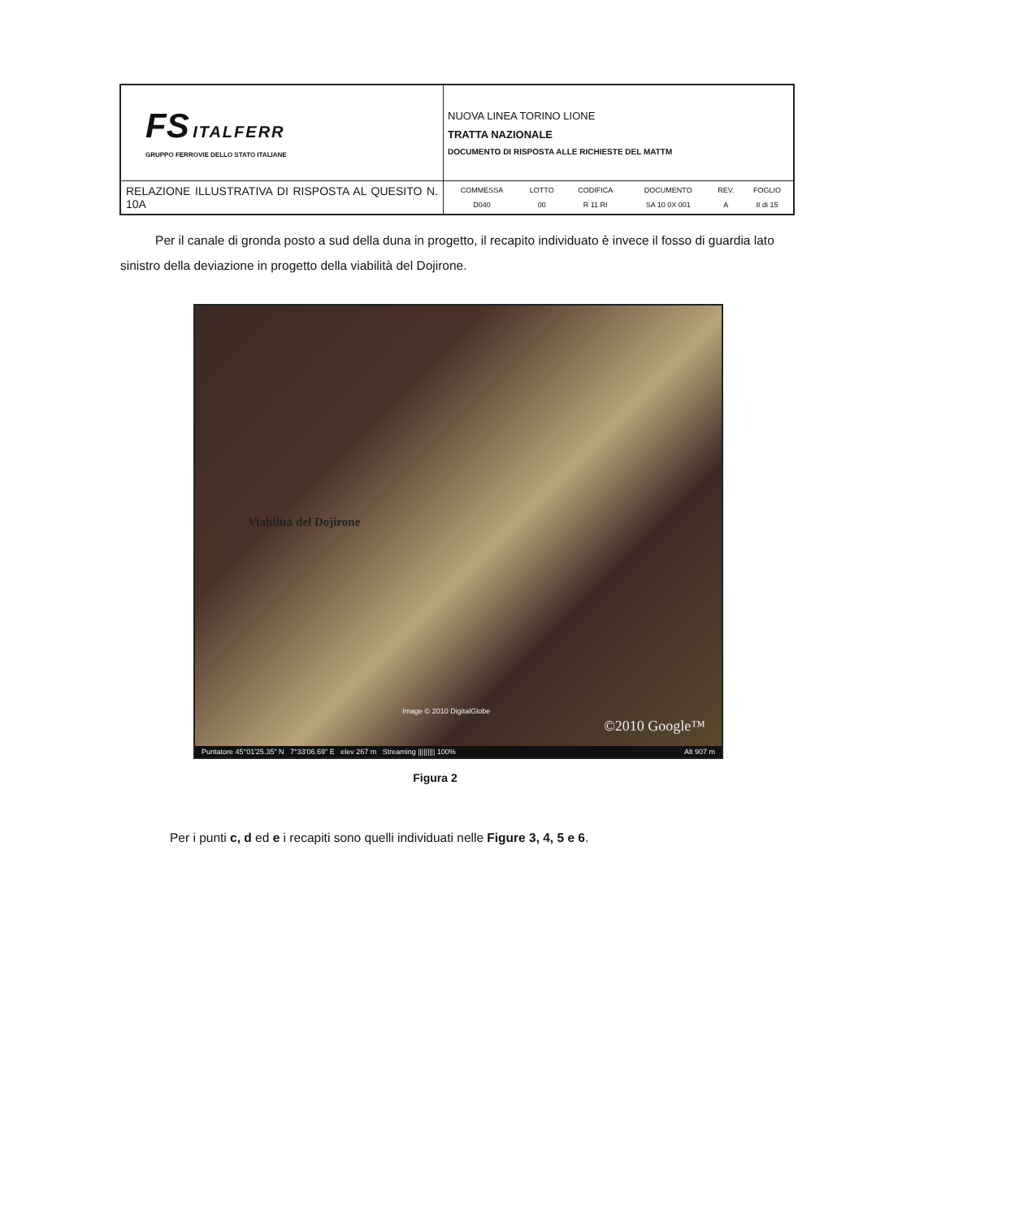| FS ITALFERR GRUPPO FERROVIE DELLO STATO ITALIANE | NUOVA LINEA TORINO LIONE TRATTA NAZIONALE DOCUMENTO DI RISPOSTA ALLE RICHIESTE DEL MATTM |
| RELAZIONE ILLUSTRATIVA DI RISPOSTA AL QUESITO N. 10A | / COMMESSA / LOTTO / CODIFICA / DOCUMENTO / REV. / FOGLIO / / D040 / 00 / R 11 RI / SA 10 0X 001 / A / 8 di 15 / |
Per il canale di gronda posto a sud della duna in progetto, il recapito individuato è invece il fosso di guardia lato sinistro della deviazione in progetto della viabilità del Dojirone.
Viabilità del Dojirone
Image © 2010 DigitalGlobe
©2010 Google™
Puntatore 45°01'25.35" N 7°33'06.69" E elev 267 m Streaming ||||||||| 100% Alt 907 m
Figura 2
Per i punti c, d ed e i recapiti sono quelli individuati nelle Figure 3, 4, 5 e 6.